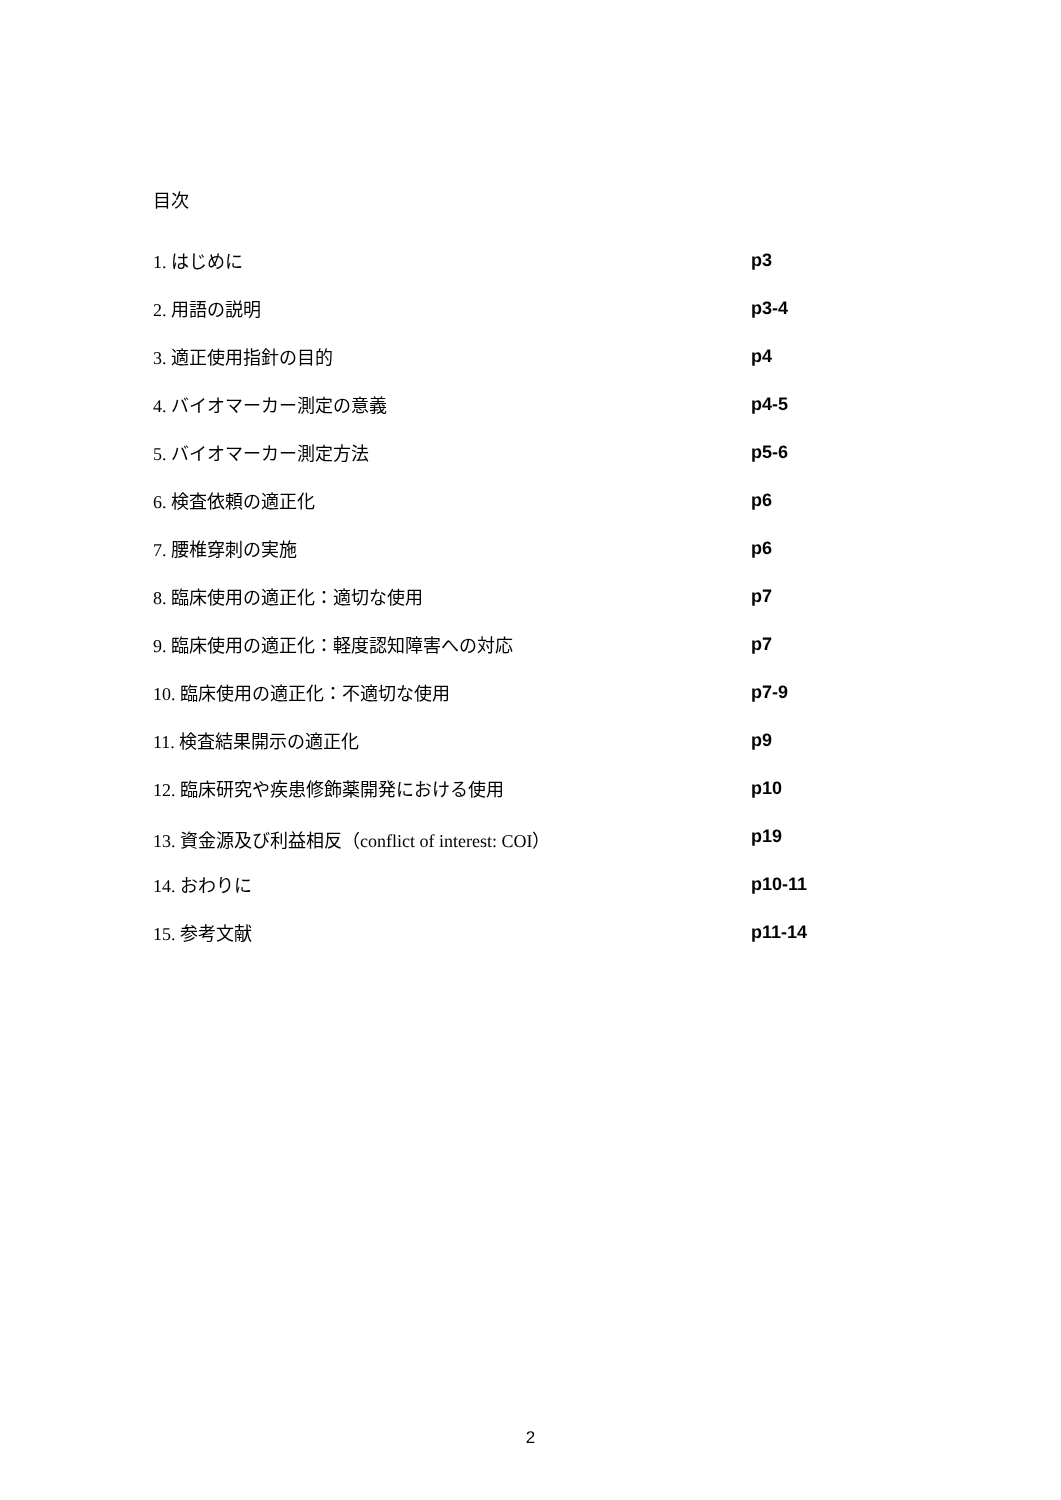目次
1. はじめに p3
2. 用語の説明 p3-4
3. 適正使用指針の目的 p4
4. バイオマーカー測定の意義 p4-5
5. バイオマーカー測定方法 p5-6
6. 検査依頼の適正化 p6
7. 腰椎穿刺の実施 p6
8. 臨床使用の適正化：適切な使用 p7
9. 臨床使用の適正化：軽度認知障害への対応 p7
10. 臨床使用の適正化：不適切な使用 p7-9
11. 検査結果開示の適正化 p9
12. 臨床研究や疾患修飾薬開発における使用 p10
13. 資金源及び利益相反（conflict of interest: COI） p19
14. おわりに p10-11
15. 参考文献 p11-14
2